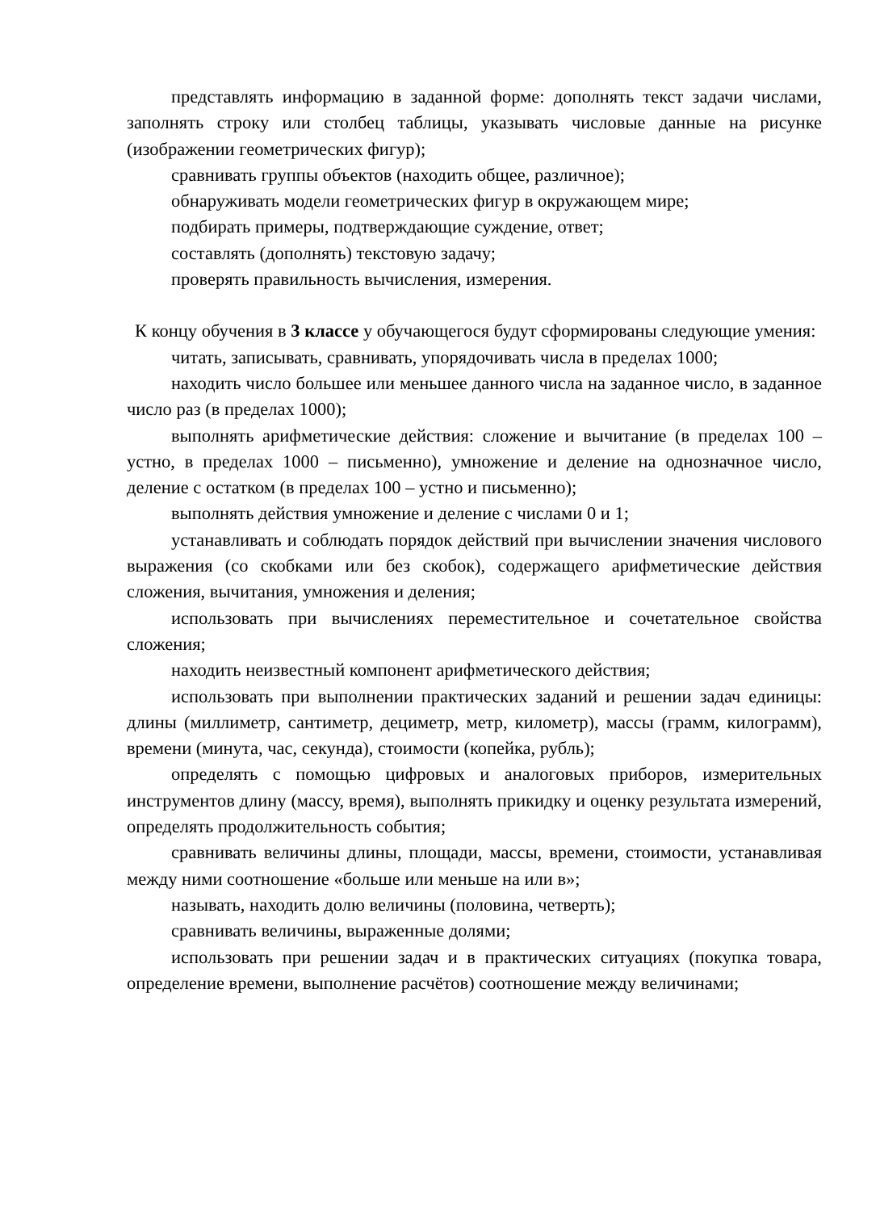представлять информацию в заданной форме: дополнять текст задачи числами, заполнять строку или столбец таблицы, указывать числовые данные на рисунке (изображении геометрических фигур);
сравнивать группы объектов (находить общее, различное);
обнаруживать модели геометрических фигур в окружающем мире;
подбирать примеры, подтверждающие суждение, ответ;
составлять (дополнять) текстовую задачу;
проверять правильность вычисления, измерения.
К концу обучения в 3 классе у обучающегося будут сформированы следующие умения:
читать, записывать, сравнивать, упорядочивать числа в пределах 1000;
находить число большее или меньшее данного числа на заданное число, в заданное число раз (в пределах 1000);
выполнять арифметические действия: сложение и вычитание (в пределах 100 – устно, в пределах 1000 – письменно), умножение и деление на однозначное число, деление с остатком (в пределах 100 – устно и письменно);
выполнять действия умножение и деление с числами 0 и 1;
устанавливать и соблюдать порядок действий при вычислении значения числового выражения (со скобками или без скобок), содержащего арифметические действия сложения, вычитания, умножения и деления;
использовать при вычислениях переместительное и сочетательное свойства сложения;
находить неизвестный компонент арифметического действия;
использовать при выполнении практических заданий и решении задач единицы: длины (миллиметр, сантиметр, дециметр, метр, километр), массы (грамм, килограмм), времени (минута, час, секунда), стоимости (копейка, рубль);
определять с помощью цифровых и аналоговых приборов, измерительных инструментов длину (массу, время), выполнять прикидку и оценку результата измерений, определять продолжительность события;
сравнивать величины длины, площади, массы, времени, стоимости, устанавливая между ними соотношение «больше или меньше на или в»;
называть, находить долю величины (половина, четверть);
сравнивать величины, выраженные долями;
использовать при решении задач и в практических ситуациях (покупка товара, определение времени, выполнение расчётов) соотношение между величинами;